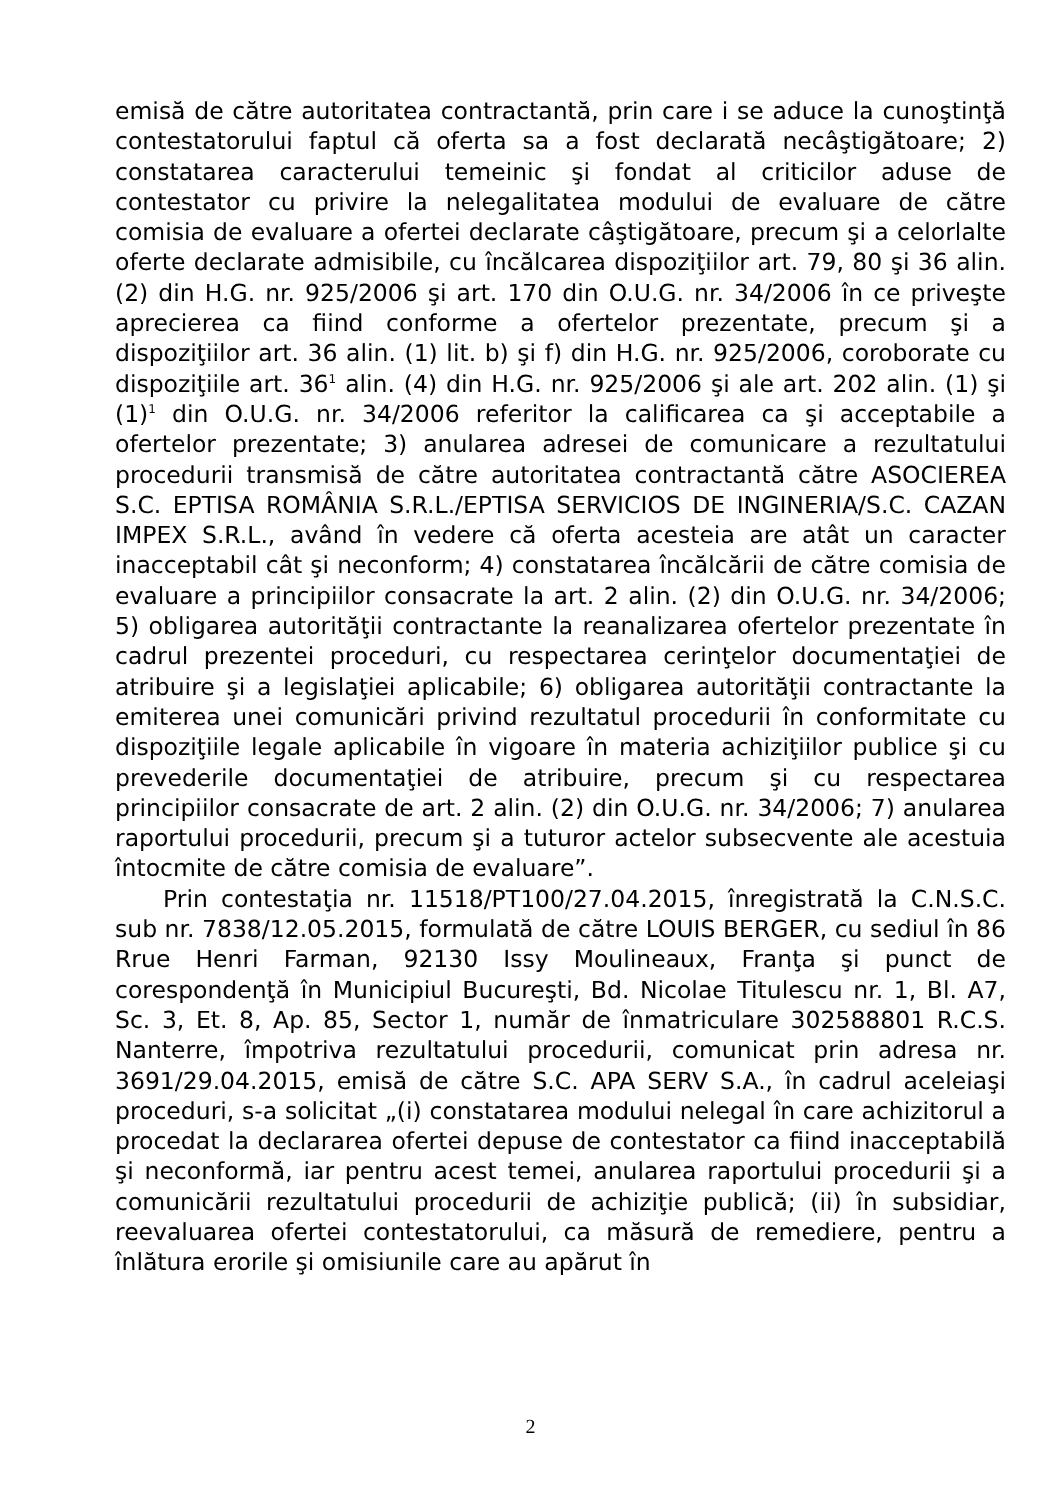emisă de către autoritatea contractantă, prin care i se aduce la cunoştinţă contestatorului faptul că oferta sa a fost declarată necâştigătoare; 2) constatarea caracterului temeinic şi fondat al criticilor aduse de contestator cu privire la nelegalitatea modului de evaluare de către comisia de evaluare a ofertei declarate câştigătoare, precum şi a celorlalte oferte declarate admisibile, cu încălcarea dispoziţiilor art. 79, 80 şi 36 alin. (2) din H.G. nr. 925/2006 şi art. 170 din O.U.G. nr. 34/2006 în ce priveşte aprecierea ca fiind conforme a ofertelor prezentate, precum şi a dispoziţiilor art. 36 alin. (1) lit. b) şi f) din H.G. nr. 925/2006, coroborate cu dispoziţiile art. 36<sup>1</sup> alin. (4) din H.G. nr. 925/2006 şi ale art. 202 alin. (1) şi (1)<sup>1</sup> din O.U.G. nr. 34/2006 referitor la calificarea ca şi acceptabile a ofertelor prezentate; 3) anularea adresei de comunicare a rezultatului procedurii transmisă de către autoritatea contractantă către ASOCIEREA S.C. EPTISA ROMÂNIA S.R.L./EPTISA SERVICIOS DE INGINERIA/S.C. CAZAN IMPEX S.R.L., având în vedere că oferta acesteia are atât un caracter inacceptabil cât şi neconform; 4) constatarea încălcării de către comisia de evaluare a principiilor consacrate la art. 2 alin. (2) din O.U.G. nr. 34/2006; 5) obligarea autorităţii contractante la reanalizarea ofertelor prezentate în cadrul prezentei proceduri, cu respectarea cerinţelor documentaţiei de atribuire şi a legislaţiei aplicabile; 6) obligarea autorităţii contractante la emiterea unei comunicări privind rezultatul procedurii în conformitate cu dispoziţiile legale aplicabile în vigoare în materia achiziţiilor publice şi cu prevederile documentaţiei de atribuire, precum şi cu respectarea principiilor consacrate de art. 2 alin. (2) din O.U.G. nr. 34/2006; 7) anularea raportului procedurii, precum şi a tuturor actelor subsecvente ale acestuia întocmite de către comisia de evaluare”.
Prin contestaţia nr. 11518/PT100/27.04.2015, înregistrată la C.N.S.C. sub nr. 7838/12.05.2015, formulată de către LOUIS BERGER, cu sediul în 86 Rrue Henri Farman, 92130 Issy Moulineaux, Franţa şi punct de corespondenţă în Municipiul Bucureşti, Bd. Nicolae Titulescu nr. 1, Bl. A7, Sc. 3, Et. 8, Ap. 85, Sector 1, număr de înmatriculare 302588801 R.C.S. Nanterre, împotriva rezultatului procedurii, comunicat prin adresa nr. 3691/29.04.2015, emisă de către S.C. APA SERV S.A., în cadrul aceleiaşi proceduri, s-a solicitat „(i) constatarea modului nelegal în care achizitorul a procedat la declararea ofertei depuse de contestator ca fiind inacceptabilă şi neconformă, iar pentru acest temei, anularea raportului procedurii şi a comunicării rezultatului procedurii de achiziţie publică; (ii) în subsidiar, reevaluarea ofertei contestatorului, ca măsură de remediere, pentru a înlătura erorile şi omisiunile care au apărut în
2